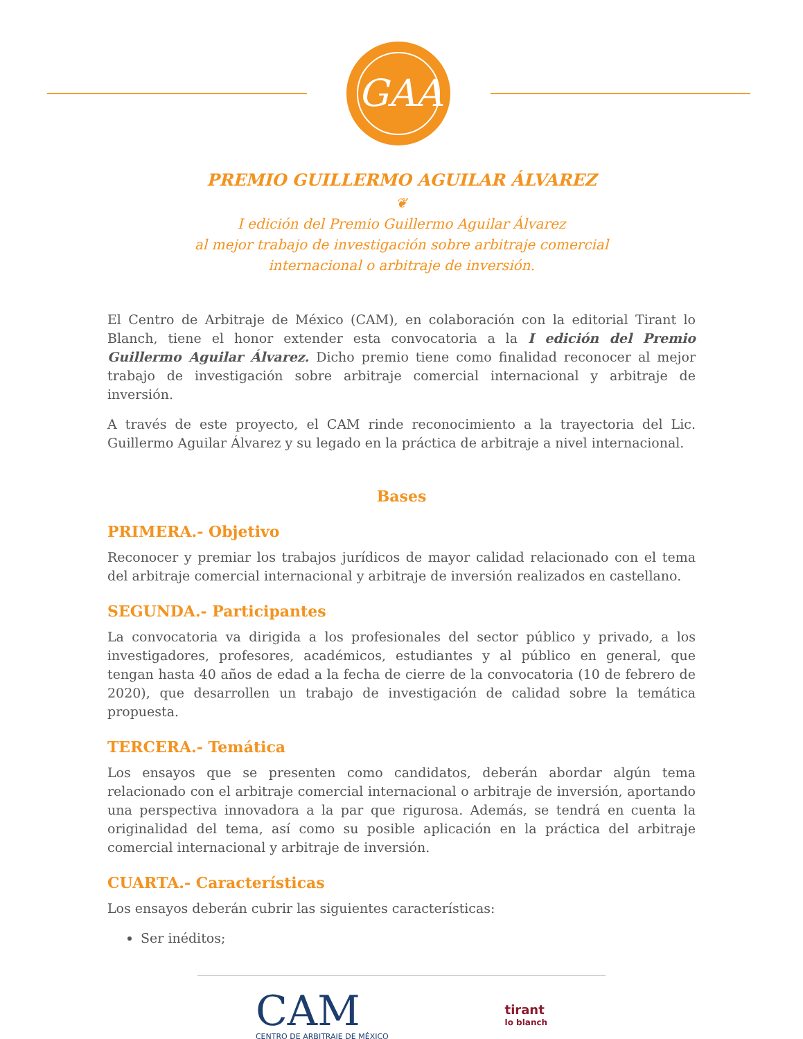GAA
PREMIO GUILLERMO AGUILAR ÁLVAREZ
❦
I edición del Premio Guillermo Aguilar Álvarez
al mejor trabajo de investigación sobre arbitraje comercial
internacional o arbitraje de inversión.
El Centro de Arbitraje de México (CAM), en colaboración con la editorial Tirant lo Blanch, tiene el honor extender esta convocatoria a la I edición del Premio Guillermo Aguilar Álvarez. Dicho premio tiene como finalidad reconocer al mejor trabajo de investigación sobre arbitraje comercial internacional y arbitraje de inversión.
A través de este proyecto, el CAM rinde reconocimiento a la trayectoria del Lic. Guillermo Aguilar Álvarez y su legado en la práctica de arbitraje a nivel internacional.
Bases
PRIMERA.- Objetivo
Reconocer y premiar los trabajos jurídicos de mayor calidad relacionado con el tema del arbitraje comercial internacional y arbitraje de inversión realizados en castellano.
SEGUNDA.- Participantes
La convocatoria va dirigida a los profesionales del sector público y privado, a los investigadores, profesores, académicos, estudiantes y al público en general, que tengan hasta 40 años de edad a la fecha de cierre de la convocatoria (10 de febrero de 2020), que desarrollen un trabajo de investigación de calidad sobre la temática propuesta.
TERCERA.- Temática
Los ensayos que se presenten como candidatos, deberán abordar algún tema relacionado con el arbitraje comercial internacional o arbitraje de inversión, aportando una perspectiva innovadora a la par que rigurosa. Además, se tendrá en cuenta la originalidad del tema, así como su posible aplicación en la práctica del arbitraje comercial internacional y arbitraje de inversión.
CUARTA.- Características
Los ensayos deberán cubrir las siguientes características:
Ser inéditos;
CAM
CENTRO DE ARBITRAJE DE MÉXICO
tirant
lo blanch